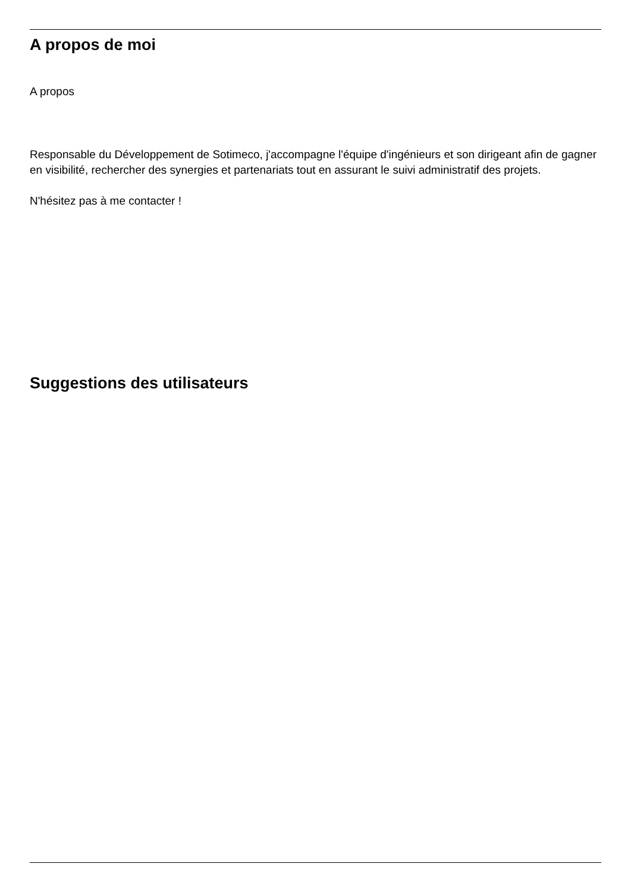A propos de moi
A propos
Responsable du Développement de Sotimeco, j'accompagne l'équipe d'ingénieurs et son dirigeant afin de gagner en visibilité, rechercher des synergies et partenariats tout en assurant le suivi administratif des projets.
N'hésitez pas à me contacter !
Suggestions des utilisateurs